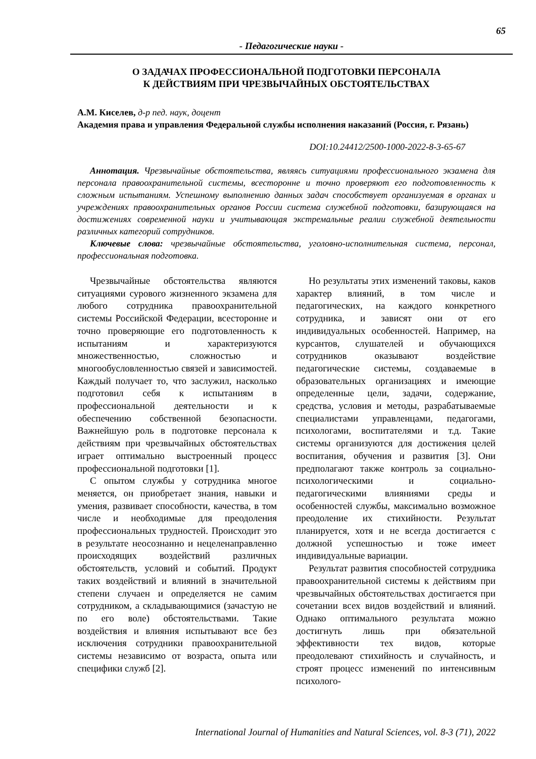65
- Педагогические науки -
О ЗАДАЧАХ ПРОФЕССИОНАЛЬНОЙ ПОДГОТОВКИ ПЕРСОНАЛА
К ДЕЙСТВИЯМ ПРИ ЧРЕЗВЫЧАЙНЫХ ОБСТОЯТЕЛЬСТВАХ
А.М. Киселев, д-р пед. наук, доцент
Академия права и управления Федеральной службы исполнения наказаний (Россия, г. Рязань)
DOI:10.24412/2500-1000-2022-8-3-65-67
Аннотация. Чрезвычайные обстоятельства, являясь ситуациями профессионального экзамена для персонала правоохранительной системы, всесторонне и точно проверяют его подготовленность к сложным испытаниям. Успешному выполнению данных задач способствует организуемая в органах и учреждениях правоохранительных органов России система служебной подготовки, базирующаяся на достижениях современной науки и учитывающая экстремальные реалии служебной деятельности различных категорий сотрудников.
Ключевые слова: чрезвычайные обстоятельства, уголовно-исполнительная система, персонал, профессиональная подготовка.
Чрезвычайные обстоятельства являются ситуациями сурового жизненного экзамена для любого сотрудника правоохранительной системы Российской Федерации, всесторонне и точно проверяющие его подготовленность к испытаниям и характеризуются множественностью, сложностью и многообусловленностью связей и зависимостей. Каждый получает то, что заслужил, насколько подготовил себя к испытаниям в профессиональной деятельности и к обеспечению собственной безопасности. Важнейшую роль в подготовке персонала к действиям при чрезвычайных обстоятельствах играет оптимально выстроенный процесс профессиональной подготовки [1].
С опытом службы у сотрудника многое меняется, он приобретает знания, навыки и умения, развивает способности, качества, в том числе и необходимые для преодоления профессиональных трудностей. Происходит это в результате неосознанно и нецеленаправленно происходящих воздействий различных обстоятельств, условий и событий. Продукт таких воздействий и влияний в значительной степени случаен и определяется не самим сотрудником, а складывающимися (зачастую не по его воле) обстоятельствами. Такие воздействия и влияния испытывают все без исключения сотрудники правоохранительной системы независимо от возраста, опыта или специфики служб [2].
Но результаты этих изменений таковы, каков характер влияний, в том числе и педагогических, на каждого конкретного сотрудника, и зависят они от его индивидуальных особенностей. Например, на курсантов, слушателей и обучающихся сотрудников оказывают воздействие педагогические системы, создаваемые в образовательных организациях и имеющие определенные цели, задачи, содержание, средства, условия и методы, разрабатываемые специалистами управленцами, педагогами, психологами, воспитателями и т.д. Такие системы организуются для достижения целей воспитания, обучения и развития [3]. Они предполагают также контроль за социально-психологическими и социально-педагогическими влияниями среды и особенностей службы, максимально возможное преодоление их стихийности. Результат планируется, хотя и не всегда достигается с должной успешностью и тоже имеет индивидуальные вариации.
Результат развития способностей сотрудника правоохранительной системы к действиям при чрезвычайных обстоятельствах достигается при сочетании всех видов воздействий и влияний. Однако оптимального результата можно достигнуть лишь при обязательной эффективности тех видов, которые преодолевают стихийность и случайность, и строят процесс изменений по интенсивным психолого-
International Journal of Humanities and Natural Sciences, vol. 8-3 (71), 2022